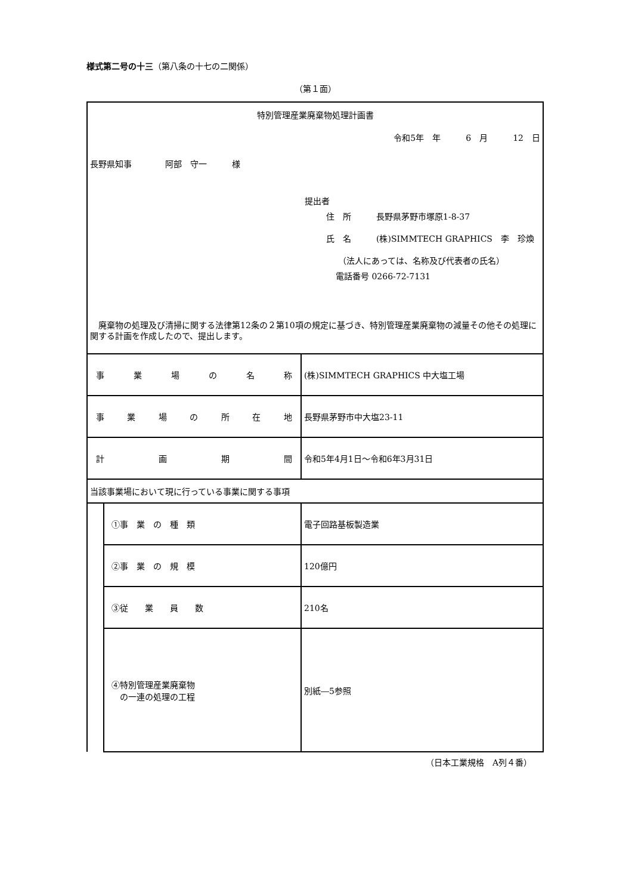様式第二号の十三（第八条の十七の二関係）
（第１面）
| 特別管理産業廃棄物処理計画書 令和5年 年 6 月 12 日 長野県知事 阿部 守一 様 提出者 住 所 長野県茅野市塚原1-8-37 氏 名 (株)SIMMTECH GRAPHICS 李 珍煥 （法人にあっては、名称及び代表者の氏名） 電話番号 0266-72-7131 廃棄物の処理及び清掃に関する法律第12条の２第10項の規定に基づき、特別管理産業廃棄物の減量その他その処理に関する計画を作成したので、提出します。 | | |
| 事業場の名称 | | (株)SIMMTECH GRAPHICS 中大塩工場 |
| 事業場の所在地 | | 長野県茅野市中大塩23-11 |
| 計画期間 | | 令和5年4月1日～令和6年3月31日 |
| 当該事業場において現に行っている事業に関する事項 | | |
| | ①事 業 の 種 類 | 電子回路基板製造業 |
| | ②事 業 の 規 模 | 120億円 |
| | ③従 業 員 数 | 210名 |
| | ④特別管理産業廃棄物 の一連の処理の工程 | 別紙―5参照 |
（日本工業規格　A列４番）